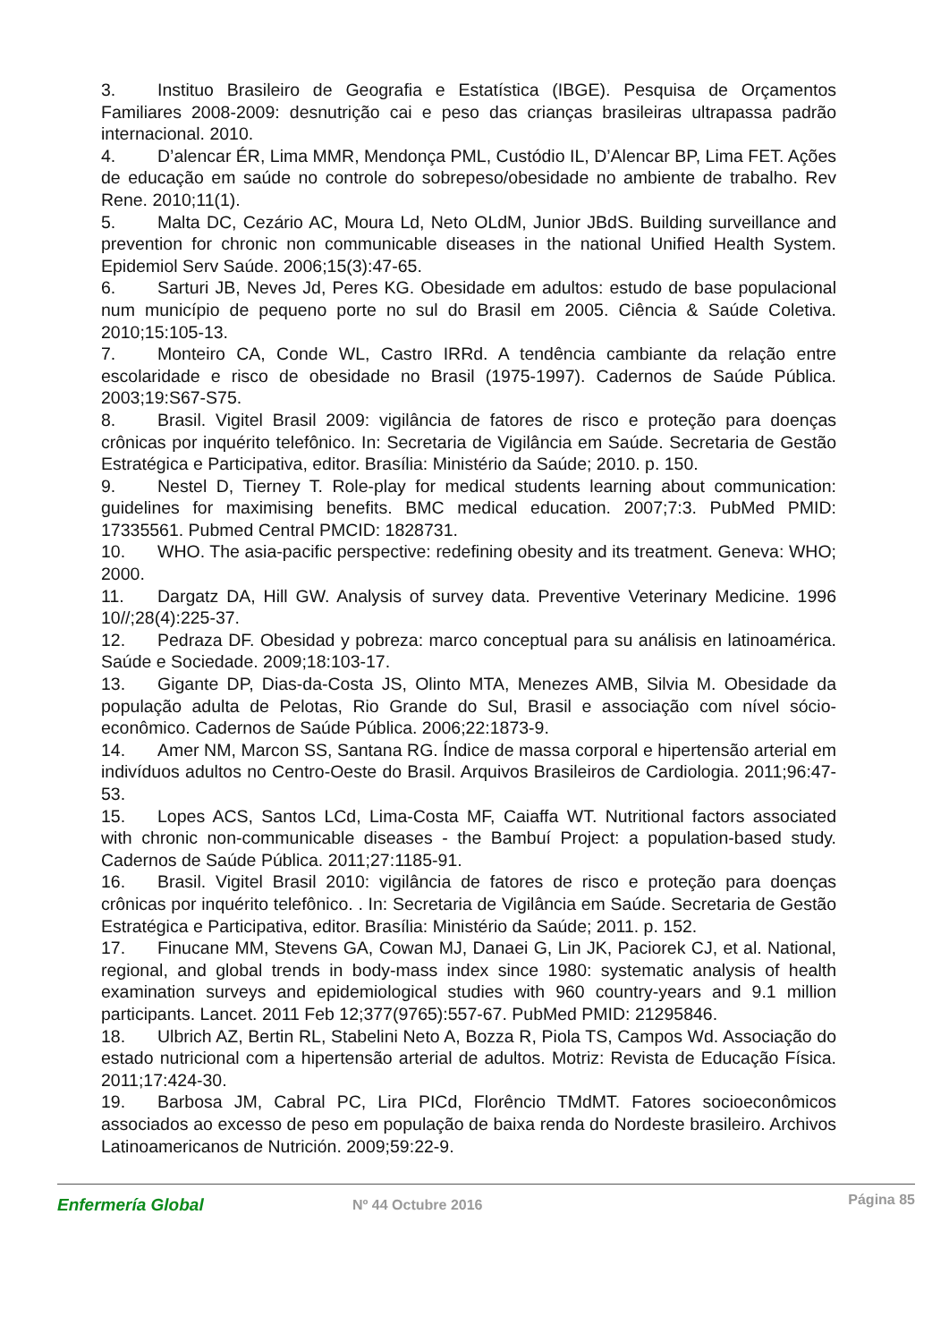3. Instituo Brasileiro de Geografia e Estatística (IBGE). Pesquisa de Orçamentos Familiares 2008-2009: desnutrição cai e peso das crianças brasileiras ultrapassa padrão internacional. 2010.
4. D’alencar ÉR, Lima MMR, Mendonça PML, Custódio IL, D’Alencar BP, Lima FET. Ações de educação em saúde no controle do sobrepeso/obesidade no ambiente de trabalho. Rev Rene. 2010;11(1).
5. Malta DC, Cezário AC, Moura Ld, Neto OLdM, Junior JBdS. Building surveillance and prevention for chronic non communicable diseases in the national Unified Health System. Epidemiol Serv Saúde. 2006;15(3):47-65.
6. Sarturi JB, Neves Jd, Peres KG. Obesidade em adultos: estudo de base populacional num município de pequeno porte no sul do Brasil em 2005. Ciência & Saúde Coletiva. 2010;15:105-13.
7. Monteiro CA, Conde WL, Castro IRRd. A tendência cambiante da relação entre escolaridade e risco de obesidade no Brasil (1975-1997). Cadernos de Saúde Pública. 2003;19:S67-S75.
8. Brasil. Vigitel Brasil 2009: vigilância de fatores de risco e proteção para doenças crônicas por inquérito telefônico. In: Secretaria de Vigilância em Saúde. Secretaria de Gestão Estratégica e Participativa, editor. Brasília: Ministério da Saúde; 2010. p. 150.
9. Nestel D, Tierney T. Role-play for medical students learning about communication: guidelines for maximising benefits. BMC medical education. 2007;7:3. PubMed PMID: 17335561. Pubmed Central PMCID: 1828731.
10. WHO. The asia-pacific perspective: redefining obesity and its treatment. Geneva: WHO; 2000.
11. Dargatz DA, Hill GW. Analysis of survey data. Preventive Veterinary Medicine. 1996 10//;28(4):225-37.
12. Pedraza DF. Obesidad y pobreza: marco conceptual para su análisis en latinoamérica. Saúde e Sociedade. 2009;18:103-17.
13. Gigante DP, Dias-da-Costa JS, Olinto MTA, Menezes AMB, Silvia M. Obesidade da população adulta de Pelotas, Rio Grande do Sul, Brasil e associação com nível sócio-econômico. Cadernos de Saúde Pública. 2006;22:1873-9.
14. Amer NM, Marcon SS, Santana RG. Índice de massa corporal e hipertensão arterial em indivíduos adultos no Centro-Oeste do Brasil. Arquivos Brasileiros de Cardiologia. 2011;96:47-53.
15. Lopes ACS, Santos LCd, Lima-Costa MF, Caiaffa WT. Nutritional factors associated with chronic non-communicable diseases - the Bambuí Project: a population-based study. Cadernos de Saúde Pública. 2011;27:1185-91.
16. Brasil. Vigitel Brasil 2010: vigilância de fatores de risco e proteção para doenças crônicas por inquérito telefônico. . In: Secretaria de Vigilância em Saúde. Secretaria de Gestão Estratégica e Participativa, editor. Brasília: Ministério da Saúde; 2011. p. 152.
17. Finucane MM, Stevens GA, Cowan MJ, Danaei G, Lin JK, Paciorek CJ, et al. National, regional, and global trends in body-mass index since 1980: systematic analysis of health examination surveys and epidemiological studies with 960 country-years and 9.1 million participants. Lancet. 2011 Feb 12;377(9765):557-67. PubMed PMID: 21295846.
18. Ulbrich AZ, Bertin RL, Stabelini Neto A, Bozza R, Piola TS, Campos Wd. Associação do estado nutricional com a hipertensão arterial de adultos. Motriz: Revista de Educação Física. 2011;17:424-30.
19. Barbosa JM, Cabral PC, Lira PICd, Florêncio TMdMT. Fatores socioeconômicos associados ao excesso de peso em população de baixa renda do Nordeste brasileiro. Archivos Latinoamericanos de Nutrición. 2009;59:22-9.
Enfermería Global
Nº 44 Octubre 2016
Página 85